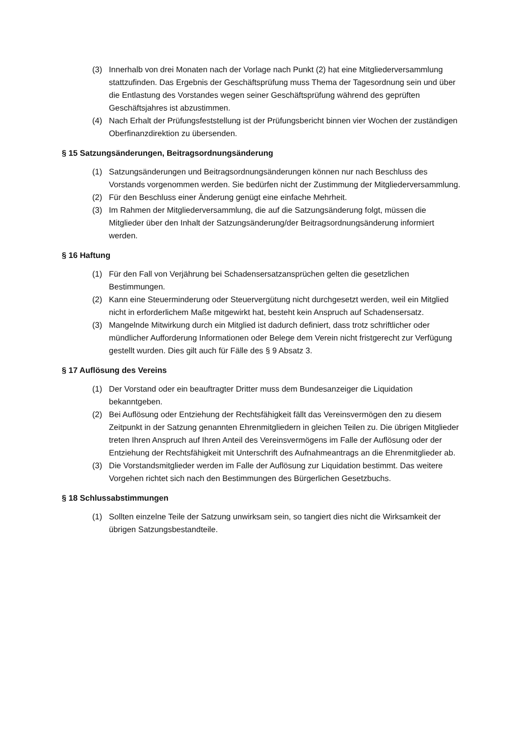(3) Innerhalb von drei Monaten nach der Vorlage nach Punkt (2) hat eine Mitgliederversammlung stattzufinden. Das Ergebnis der Geschäftsprüfung muss Thema der Tagesordnung sein und über die Entlastung des Vorstandes wegen seiner Geschäftsprüfung während des geprüften Geschäftsjahres ist abzustimmen.
(4) Nach Erhalt der Prüfungsfeststellung ist der Prüfungsbericht binnen vier Wochen der zuständigen Oberfinanzdirektion zu übersenden.
§ 15 Satzungsänderungen, Beitragsordnungsänderung
(1) Satzungsänderungen und Beitragsordnungsänderungen können nur nach Beschluss des Vorstands vorgenommen werden. Sie bedürfen nicht der Zustimmung der Mitgliederversammlung.
(2) Für den Beschluss einer Änderung genügt eine einfache Mehrheit.
(3) Im Rahmen der Mitgliederversammlung, die auf die Satzungsänderung folgt, müssen die Mitglieder über den Inhalt der Satzungsänderung/der Beitragsordnungsänderung informiert werden.
§ 16 Haftung
(1) Für den Fall von Verjährung bei Schadensersatzansprüchen gelten die gesetzlichen Bestimmungen.
(2) Kann eine Steuerminderung oder Steuervergütung nicht durchgesetzt werden, weil ein Mitglied nicht in erforderlichem Maße mitgewirkt hat, besteht kein Anspruch auf Schadensersatz.
(3) Mangelnde Mitwirkung durch ein Mitglied ist dadurch definiert, dass trotz schriftlicher oder mündlicher Aufforderung Informationen oder Belege dem Verein nicht fristgerecht zur Verfügung gestellt wurden. Dies gilt auch für Fälle des § 9 Absatz 3.
§ 17 Auflösung des Vereins
(1) Der Vorstand oder ein beauftragter Dritter muss dem Bundesanzeiger die Liquidation bekanntgeben.
(2) Bei Auflösung oder Entziehung der Rechtsfähigkeit fällt das Vereinsvermögen den zu diesem Zeitpunkt in der Satzung genannten Ehrenmitgliedern in gleichen Teilen zu. Die übrigen Mitglieder treten Ihren Anspruch auf Ihren Anteil des Vereinsvermögens im Falle der Auflösung oder der Entziehung der Rechtsfähigkeit mit Unterschrift des Aufnahmeantrags an die Ehrenmitglieder ab.
(3) Die Vorstandsmitglieder werden im Falle der Auflösung zur Liquidation bestimmt. Das weitere Vorgehen richtet sich nach den Bestimmungen des Bürgerlichen Gesetzbuchs.
§ 18 Schlussabstimmungen
(1) Sollten einzelne Teile der Satzung unwirksam sein, so tangiert dies nicht die Wirksamkeit der übrigen Satzungsbestandteile.